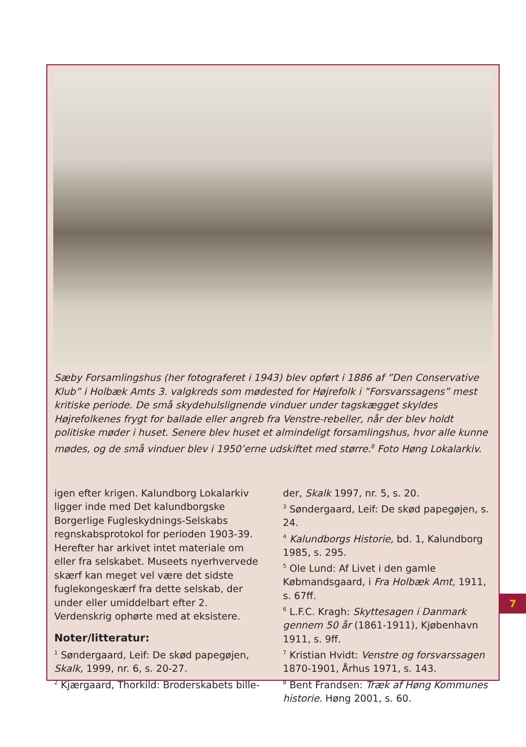Sæby Forsamlingshus (her fotograferet i 1943) blev opført i 1886 af ”Den Conservative Klub” i Holbæk Amts 3. valgkreds som mødested for Højrefolk i ”Forsvarssagens” mest kritiske periode. De små skydehulslignende vinduer under tagskægget skyldes Højrefolkenes frygt for ballade eller angreb fra Venstre-rebeller, når der blev holdt politiske møder i huset. Senere blev huset et almindeligt forsamlingshus, hvor alle kunne mødes, og de små vinduer blev i 1950’erne udskiftet med større.<sup>8</sup> Foto Høng Lokalarkiv.
igen efter krigen. Kalundborg Lokalarkiv ligger inde med Det kalundborgske Borgerlige Fugleskydnings-Selskabs regnskabsprotokol for perioden 1903-39. Herefter har arkivet intet materiale om eller fra selskabet. Museets nyerhvervede skærf kan meget vel være det sidste fuglekongeskærf fra dette selskab, der under eller umiddelbart efter 2. Verdenskrig ophørte med at eksistere.
Noter/litteratur:
<sup>1</sup> Søndergaard, Leif: De skød papegøjen, Skalk, 1999, nr. 6, s. 20-27.
<sup>2</sup> Kjærgaard, Thorkild: Broderskabets bille-
der, Skalk 1997, nr. 5, s. 20.
<sup>3</sup> Søndergaard, Leif: De skød papegøjen, s. 24.
<sup>4</sup> Kalundborgs Historie, bd. 1, Kalundborg 1985, s. 295.
<sup>5</sup> Ole Lund: Af Livet i den gamle Købmandsgaard, i Fra Holbæk Amt, 1911, s. 67ff.
<sup>6</sup> L.F.C. Kragh: Skyttesagen i Danmark gennem 50 år (1861-1911), Kjøbenhavn 1911, s. 9ff.
<sup>7</sup> Kristian Hvidt: Venstre og forsvarssagen 1870-1901, Århus 1971, s. 143.
<sup>8</sup> Bent Frandsen: Træk af Høng Kommunes historie. Høng 2001, s. 60.
7